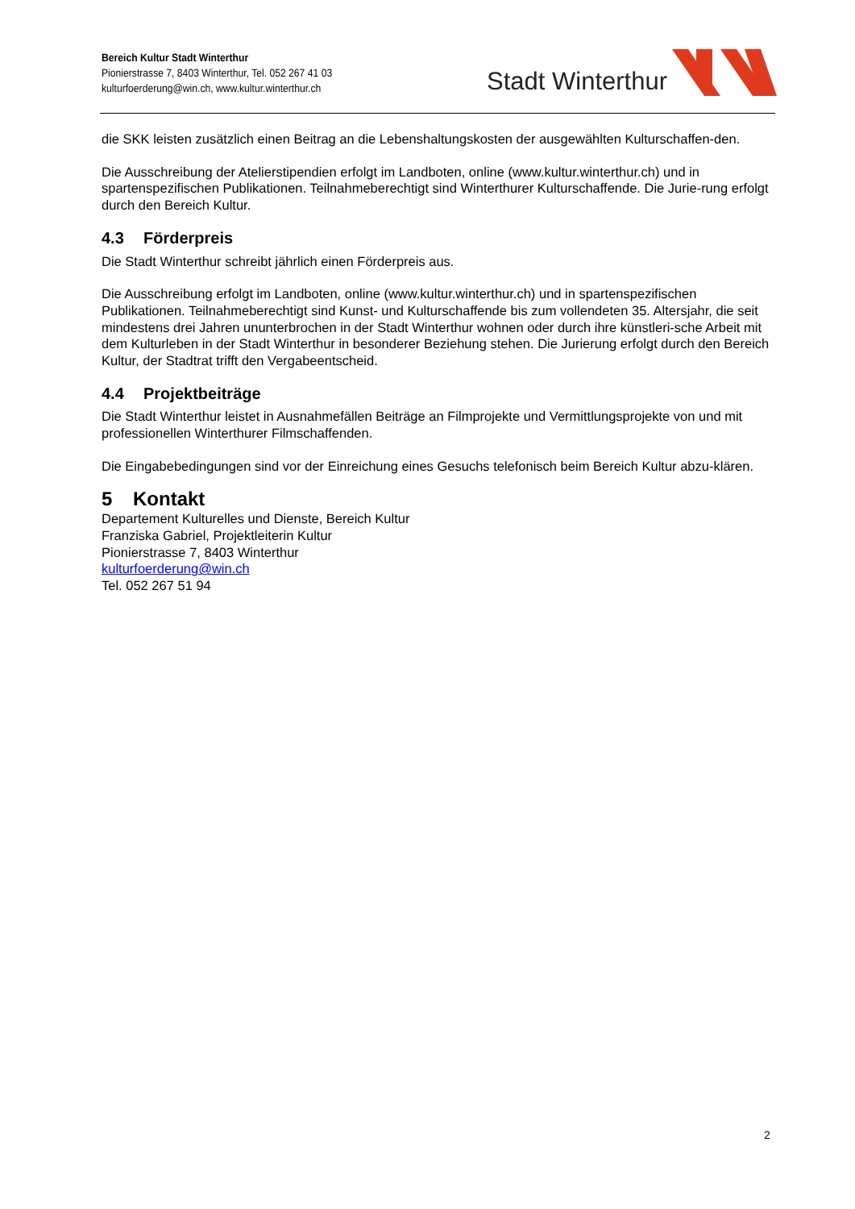Bereich Kultur Stadt Winterthur
Pionierstrasse 7, 8403 Winterthur, Tel. 052 267 41 03
kulturfoerderung@win.ch, www.kultur.winterthur.ch
Stadt Winterthur
die SKK leisten zusätzlich einen Beitrag an die Lebenshaltungskosten der ausgewählten Kulturschaffen-den.
Die Ausschreibung der Atelierstipendien erfolgt im Landboten, online (www.kultur.winterthur.ch) und in spartenspezifischen Publikationen. Teilnahmeberechtigt sind Winterthurer Kulturschaffende. Die Jurie-rung erfolgt durch den Bereich Kultur.
4.3 Förderpreis
Die Stadt Winterthur schreibt jährlich einen Förderpreis aus.
Die Ausschreibung erfolgt im Landboten, online (www.kultur.winterthur.ch) und in spartenspezifischen Publikationen. Teilnahmeberechtigt sind Kunst- und Kulturschaffende bis zum vollendeten 35. Altersjahr, die seit mindestens drei Jahren ununterbrochen in der Stadt Winterthur wohnen oder durch ihre künstleri-sche Arbeit mit dem Kulturleben in der Stadt Winterthur in besonderer Beziehung stehen. Die Jurierung erfolgt durch den Bereich Kultur, der Stadtrat trifft den Vergabeentscheid.
4.4 Projektbeiträge
Die Stadt Winterthur leistet in Ausnahmefällen Beiträge an Filmprojekte und Vermittlungsprojekte von und mit professionellen Winterthurer Filmschaffenden.
Die Eingabebedingungen sind vor der Einreichung eines Gesuchs telefonisch beim Bereich Kultur abzu-klären.
5 Kontakt
Departement Kulturelles und Dienste, Bereich Kultur
Franziska Gabriel, Projektleiterin Kultur
Pionierstrasse 7, 8403 Winterthur
kulturfoerderung@win.ch
Tel. 052 267 51 94
2